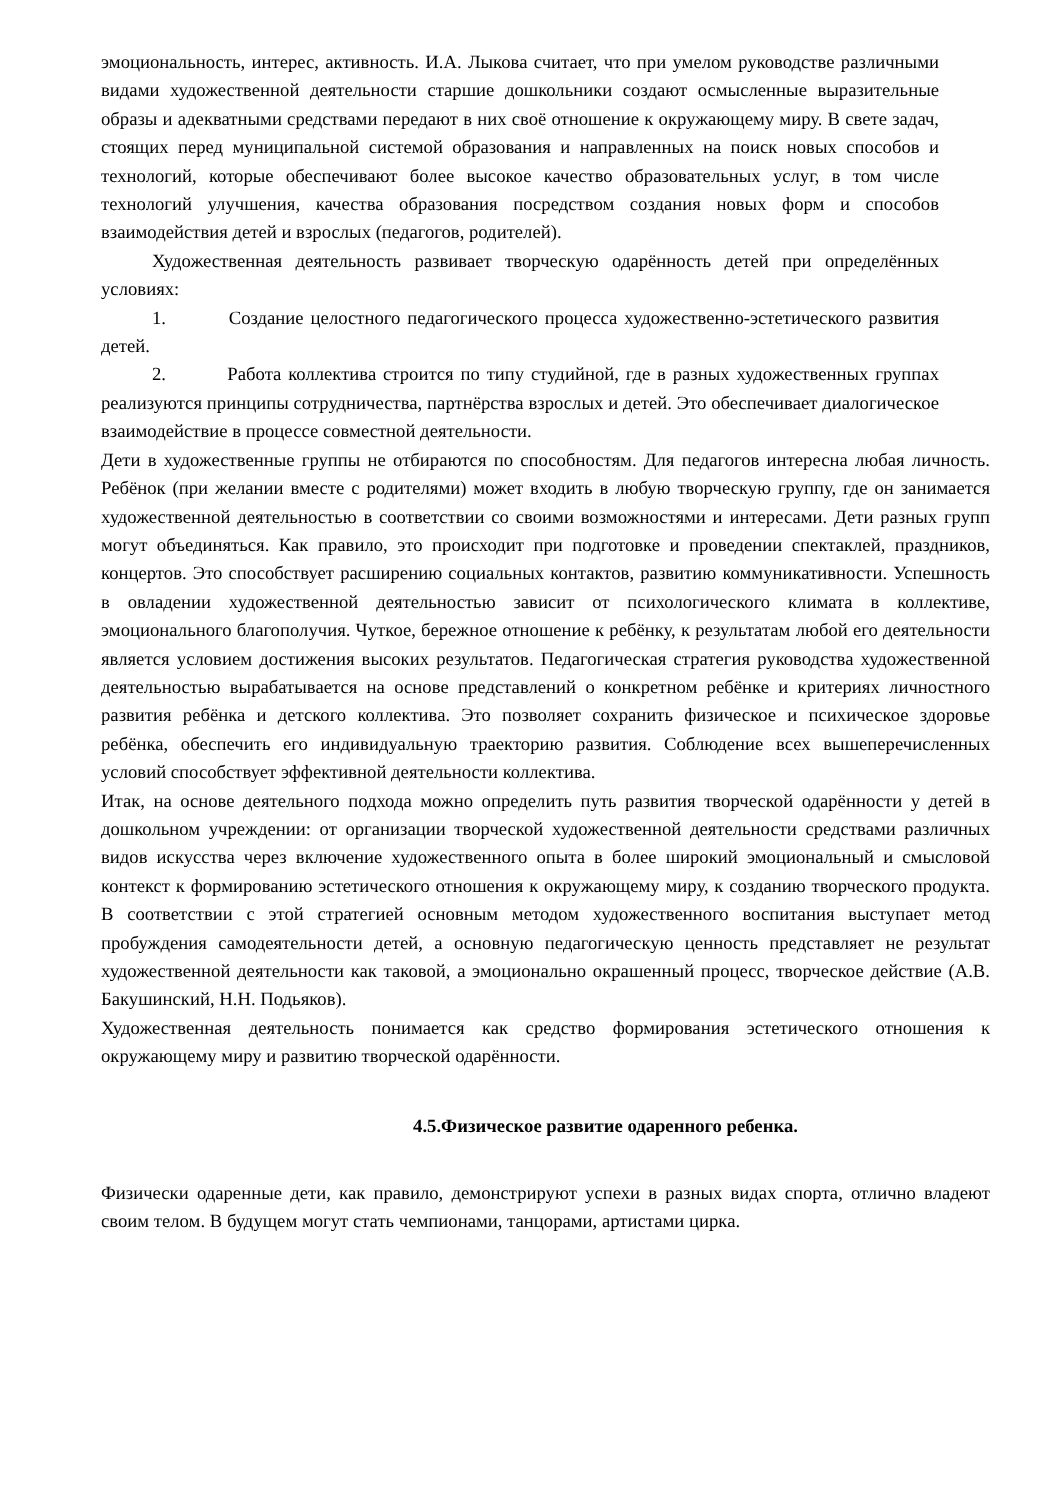эмоциональность, интерес, активность. И.А. Лыкова считает, что при умелом руководстве различными видами художественной деятельности старшие дошкольники создают осмысленные выразительные образы и адекватными средствами передают в них своё отношение к окружающему миру. В свете задач, стоящих перед муниципальной системой образования и направленных на поиск новых способов и технологий, которые обеспечивают более высокое качество образовательных услуг, в том числе технологий улучшения, качества образования посредством создания новых форм и способов взаимодействия детей и взрослых (педагогов, родителей).
Художественная деятельность развивает творческую одарённость детей при определённых условиях:
1. Создание целостного педагогического процесса художественно-эстетического развития детей.
2. Работа коллектива строится по типу студийной, где в разных художественных группах реализуются принципы сотрудничества, партнёрства взрослых и детей. Это обеспечивает диалогическое взаимодействие в процессе совместной деятельности.
Дети в художественные группы не отбираются по способностям. Для педагогов интересна любая личность. Ребёнок (при желании вместе с родителями) может входить в любую творческую группу, где он занимается художественной деятельностью в соответствии со своими возможностями и интересами. Дети разных групп могут объединяться. Как правило, это происходит при подготовке и проведении спектаклей, праздников, концертов. Это способствует расширению социальных контактов, развитию коммуникативности. Успешность в овладении художественной деятельностью зависит от психологического климата в коллективе, эмоционального благополучия. Чуткое, бережное отношение к ребёнку, к результатам любой его деятельности является условием достижения высоких результатов. Педагогическая стратегия руководства художественной деятельностью вырабатывается на основе представлений о конкретном ребёнке и критериях личностного развития ребёнка и детского коллектива. Это позволяет сохранить физическое и психическое здоровье ребёнка, обеспечить его индивидуальную траекторию развития. Соблюдение всех вышеперечисленных условий способствует эффективной деятельности коллектива.
Итак, на основе деятельного подхода можно определить путь развития творческой одарённости у детей в дошкольном учреждении: от организации творческой художественной деятельности средствами различных видов искусства через включение художественного опыта в более широкий эмоциональный и смысловой контекст к формированию эстетического отношения к окружающему миру, к созданию творческого продукта. В соответствии с этой стратегией основным методом художественного воспитания выступает метод пробуждения самодеятельности детей, а основную педагогическую ценность представляет не результат художественной деятельности как таковой, а эмоционально окрашенный процесс, творческое действие (А.В. Бакушинский, Н.Н. Подьяков).
Художественная деятельность понимается как средство формирования эстетического отношения к окружающему миру и развитию творческой одарённости.
4.5.Физическое развитие одаренного ребенка.
Физически одаренные дети, как правило, демонстрируют успехи в разных видах спорта, отлично владеют своим телом. В будущем могут стать чемпионами, танцорами, артистами цирка.